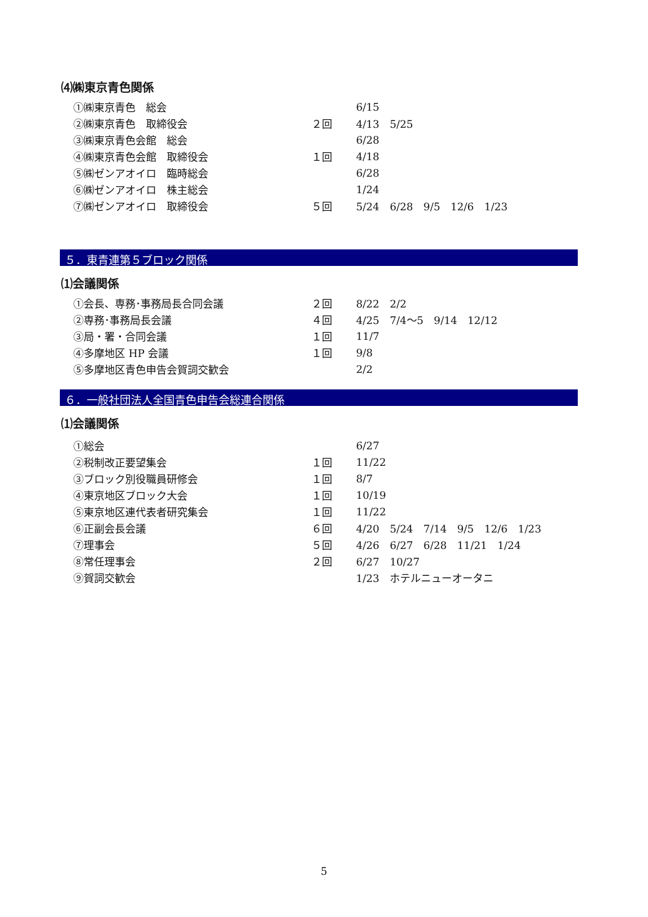⑷㈱東京青色関係
| ①㈱東京青色 総会 | | 6/15 |
| ②㈱東京青色 取締役会 | ２回 | 4/13 5/25 |
| ③㈱東京青色会館 総会 | | 6/28 |
| ④㈱東京青色会館 取締役会 | １回 | 4/18 |
| ⑤㈱ゼンアオイロ 臨時総会 | | 6/28 |
| ⑥㈱ゼンアオイロ 株主総会 | | 1/24 |
| ⑦㈱ゼンアオイロ 取締役会 | ５回 | 5/24 6/28 9/5 12/6 1/23 |
５．東青連第５ブロック関係
⑴会議関係
| ①会長、専務･事務局長合同会議 | ２回 | 8/22 2/2 |
| ②専務･事務局長会議 | ４回 | 4/25 7/4〜5 9/14 12/12 |
| ③局・署・合同会議 | １回 | 11/7 |
| ④多摩地区 HP 会議 | １回 | 9/8 |
| ⑤多摩地区青色申告会賀詞交歓会 | | 2/2 |
６．一般社団法人全国青色申告会総連合関係
⑴会議関係
| ①総会 | | 6/27 |
| ②税制改正要望集会 | １回 | 11/22 |
| ③ブロック別役職員研修会 | １回 | 8/7 |
| ④東京地区ブロック大会 | １回 | 10/19 |
| ⑤東京地区連代表者研究集会 | １回 | 11/22 |
| ⑥正副会長会議 | ６回 | 4/20 5/24 7/14 9/5 12/6 1/23 |
| ⑦理事会 | ５回 | 4/26 6/27 6/28 11/21 1/24 |
| ⑧常任理事会 | ２回 | 6/27 10/27 |
| ⑨賀詞交歓会 | | 1/23 ホテルニューオータニ |
5